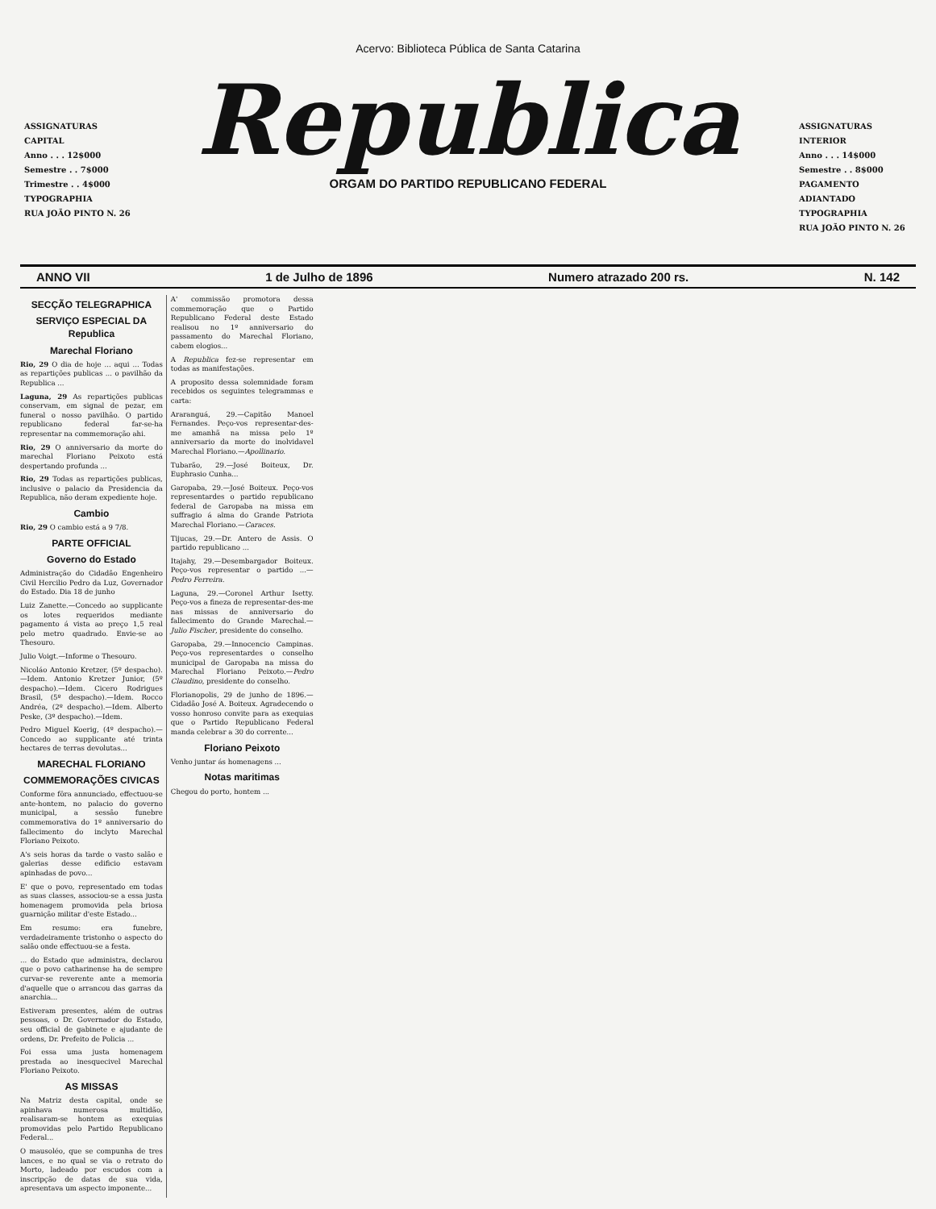Acervo: Biblioteca Pública de Santa Catarina
ASSIGNATURAS
CAPITAL
Anno . . . 12$000
Semestre . . 7$000
Trimestre . . 4$000
TYPOGRAPHIA
RUA JOÃO PINTO N. 26
Republica
ORGAM DO PARTIDO REPUBLICANO FEDERAL
ASSIGNATURAS
INTERIOR
Anno . . . 14$000
Semestre . . 8$000
PAGAMENTO ADIANTADO
TYPOGRAPHIA
RUA JOÃO PINTO N. 26
ANNO VII 1 de Julho de 1896 Numero atrazado 200 rs. N. 142
SECÇÃO TELEGRAPHICA
SERVIÇO ESPECIAL DA Republica
Marechal Floriano
Rio, 29 O dia de hoje ... aqui ... Todas as repartições publicas ... o pavilhão da Republica ...
Laguna, 29 As repartições publicas conservam, em signal de pezar, em funeral o nosso pavilhão. O partido republicano federal far-se-ha representar na commemoração ahi.
Rio, 29 O anniversario da morte do marechal Floriano Peixoto está despertando profunda ...
Rio, 29 Todas as repartições publicas, inclusive o palacio da Presidencia da Republica, não deram expediente hoje.
Cambio
Rio, 29 O cambio está a 9 7/8.
PARTE OFFICIAL
Governo do Estado
Administração do Cidadão Engenheiro Civil Hercilio Pedro da Luz, Governador do Estado. Dia 18 de junho
Luiz Zanette.—Concedo ao supplicante os lotes requeridos mediante pagamento á vista ao preço 1,5 real pelo metro quadrado. Envie-se ao Thesouro.
Julio Voigt.—Informe o Thesouro.
Nicoláo Antonio Kretzer, (5º despacho).—Idem. Antonio Kretzer Junior, (5º despacho).—Idem. Cicero Rodrigues Brasil, (5º despacho).—Idem. Rocco Andréa, (2º despacho).—Idem. Alberto Peske, (3º despacho).—Idem.
Pedro Miguel Koerig, (4º despacho).—Concedo ao supplicante até trinta hectares de terras devolutas...
MARECHAL FLORIANO
COMMEMORAÇÕES CIVICAS
Conforme fôra annunciado, effectuou-se ante-hontem, no palacio do governo municipal, a sessão funebre commemorativa do 1º anniversario do fallecimento do inclyto Marechal Floriano Peixoto.
A's seis horas da tarde o vasto salão e galerias desse edificio estavam apinhadas de povo...
E' que o povo, representado em todas as suas classes, associou-se a essa justa homenagem promovida pela briosa guarnição militar d'este Estado...
Em resumo: era funebre, verdadeiramente tristonho o aspecto do salão onde effectuou-se a festa.
... do Estado que administra, declarou que o povo catharinense ha de sempre curvar-se reverente ante a memoria d'aquelle que o arrancou das garras da anarchia...
Estiveram presentes, além de outras pessoas, o Dr. Governador do Estado, seu official de gabinete e ajudante de ordens, Dr. Prefeito de Policia ...
Foi essa uma justa homenagem prestada ao inesquecivel Marechal Floriano Peixoto.
AS MISSAS
Na Matriz desta capital, onde se apinhava numerosa multidão, realisaram-se hontem as exequias promovidas pelo Partido Republicano Federal...
O mausoléo, que se compunha de tres lances, e no qual se via o retrato do Morto, ladeado por escudos com a inscripção de datas de sua vida, apresentava um aspecto imponente...
A' commissão promotora dessa commemoração que o Partido Republicano Federal deste Estado realisou no 1º anniversario do passamento do Marechal Floriano, cabem elogios...
A Republica fez-se representar em todas as manifestações.
A proposito dessa solemnidade foram recebidos os seguintes telegrammas e carta:
Araranguá, 29.—Capitão Manoel Fernandes. Peço-vos representar-des-me amanhã na missa pelo 1º anniversario da morte do inolvidavel Marechal Floriano.—Apollinario.
Tubarão, 29.—José Boiteux, Dr. Euphrasio Cunha...
Garopaba, 29.—José Boiteux. Peço-vos representardes o partido republicano federal de Garopaba na missa em suffragio á alma do Grande Patriota Marechal Floriano.—Caraces.
Tijucas, 29.—Dr. Antero de Assis. O partido republicano ...
Itajahy, 29.—Desembargador Boiteux. Peço-vos representar o partido ...—Pedro Ferreira.
Laguna, 29.—Coronel Arthur Isetty. Peço-vos a fineza de representar-des-me nas missas de anniversario do fallecimento do Grande Marechal.—Julio Fischer, presidente do conselho.
Garopaba, 29.—Innocencio Campinas. Peço-vos representardes o conselho municipal de Garopaba na missa do Marechal Floriano Peixoto.—Pedro Claudino, presidente do conselho.
Florianopolis, 29 de junho de 1896.—Cidadão José A. Boiteux. Agradecendo o vosso honroso convite para as exequias que o Partido Republicano Federal manda celebrar a 30 do corrente...
Floriano Peixoto
Venho juntar ás homenagens ...
Notas maritimas
Chegou do porto, hontem ...